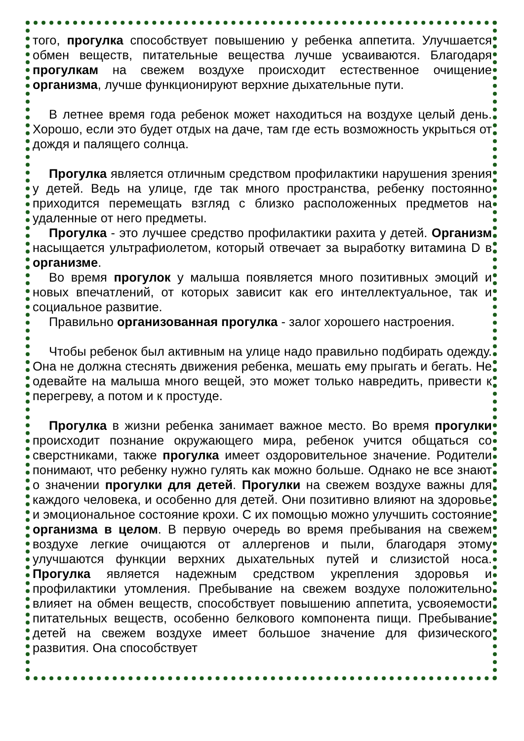того, прогулка способствует повышению у ребенка аппетита. Улучшается обмен веществ, питательные вещества лучше усваиваются. Благодаря прогулкам на свежем воздухе происходит естественное очищение организма, лучше функционируют верхние дыхательные пути.
В летнее время года ребенок может находиться на воздухе целый день. Хорошо, если это будет отдых на даче, там где есть возможность укрыться от дождя и палящего солнца.
Прогулка является отличным средством профилактики нарушения зрения у детей. Ведь на улице, где так много пространства, ребенку постоянно приходится перемещать взгляд с близко расположенных предметов на удаленные от него предметы.
Прогулка - это лучшее средство профилактики рахита у детей. Организм насыщается ультрафиолетом, который отвечает за выработку витамина D в организме.
Во время прогулок у малыша появляется много позитивных эмоций и новых впечатлений, от которых зависит как его интеллектуальное, так и социальное развитие.
Правильно организованная прогулка - залог хорошего настроения.
Чтобы ребенок был активным на улице надо правильно подбирать одежду. Она не должна стеснять движения ребенка, мешать ему прыгать и бегать. Не одевайте на малыша много вещей, это может только навредить, привести к перегреву, а потом и к простуде.
Прогулка в жизни ребенка занимает важное место. Во время прогулки происходит познание окружающего мира, ребенок учится общаться со сверстниками, также прогулка имеет оздоровительное значение. Родители понимают, что ребенку нужно гулять как можно больше. Однако не все знают о значении прогулки для детей. Прогулки на свежем воздухе важны для каждого человека, и особенно для детей. Они позитивно влияют на здоровье и эмоциональное состояние крохи. С их помощью можно улучшить состояние организма в целом. В первую очередь во время пребывания на свежем воздухе легкие очищаются от аллергенов и пыли, благодаря этому улучшаются функции верхних дыхательных путей и слизистой носа. Прогулка является надежным средством укрепления здоровья и профилактики утомления. Пребывание на свежем воздухе положительно влияет на обмен веществ, способствует повышению аппетита, усвояемости питательных веществ, особенно белкового компонента пищи. Пребывание детей на свежем воздухе имеет большое значение для физического развития. Она способствует